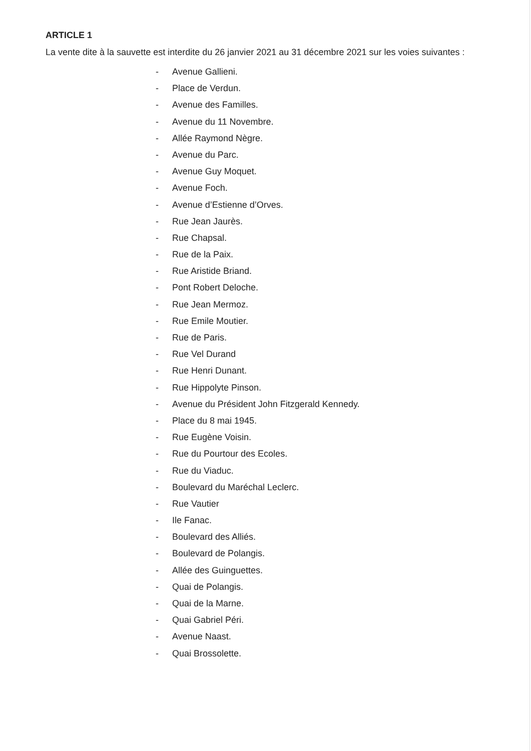ARTICLE 1
La vente dite à la sauvette est interdite du 26 janvier 2021 au 31 décembre 2021 sur les voies suivantes :
- Avenue Gallieni.
- Place de Verdun.
- Avenue des Familles.
- Avenue du 11 Novembre.
- Allée Raymond Nègre.
- Avenue du Parc.
- Avenue Guy Moquet.
- Avenue Foch.
- Avenue d’Estienne d’Orves.
- Rue Jean Jaurès.
- Rue Chapsal.
- Rue de la Paix.
- Rue Aristide Briand.
- Pont Robert Deloche.
- Rue Jean Mermoz.
- Rue Emile Moutier.
- Rue de Paris.
- Rue Vel Durand
- Rue Henri Dunant.
- Rue Hippolyte Pinson.
- Avenue du Président John Fitzgerald Kennedy.
- Place du 8 mai 1945.
- Rue Eugène Voisin.
- Rue du Pourtour des Ecoles.
- Rue du Viaduc.
- Boulevard du Maréchal Leclerc.
- Rue Vautier
- Ile Fanac.
- Boulevard des Alliés.
- Boulevard de Polangis.
- Allée des Guinguettes.
- Quai de Polangis.
- Quai de la Marne.
- Quai Gabriel Péri.
- Avenue Naast.
- Quai Brossolette.